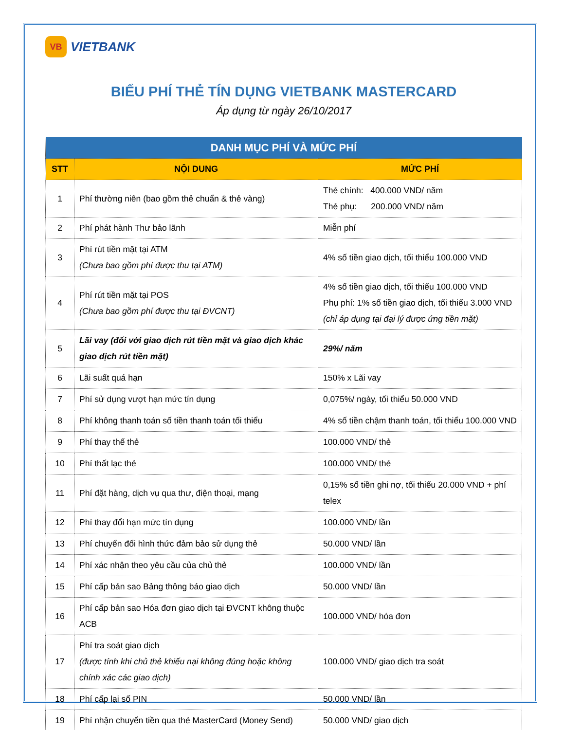VB
VIETBANK
BIỂU PHÍ THẺ TÍN DỤNG VIETBANK MASTERCARD
Áp dụng từ ngày 26/10/2017
| DANH MỤC PHÍ VÀ MỨC PHÍ | | |
| --- | --- | --- |
| STT | NỘI DUNG | MỨC PHÍ |
| 1 | Phí thường niên (bao gồm thẻ chuẩn & thẻ vàng) | Thẻ chính: 400.000 VND/ năm Thẻ phụ: 200.000 VND/ năm |
| 2 | Phí phát hành Thư bảo lãnh | Miễn phí |
| 3 | Phí rút tiền mặt tại ATM (Chưa bao gồm phí được thu tại ATM) | 4% số tiền giao dịch, tối thiểu 100.000 VND |
| 4 | Phí rút tiền mặt tại POS (Chưa bao gồm phí được thu tại ĐVCNT) | 4% số tiền giao dịch, tối thiểu 100.000 VND Phụ phí: 1% số tiền giao dịch, tối thiểu 3.000 VND (chỉ áp dụng tại đại lý được ứng tiền mặt) |
| 5 | Lãi vay (đối với giao dịch rút tiền mặt và giao dịch khác giao dịch rút tiền mặt) | 29%/ năm |
| 6 | Lãi suất quá hạn | 150% x Lãi vay |
| 7 | Phí sử dụng vượt hạn mức tín dụng | 0,075%/ ngày, tối thiểu 50.000 VND |
| 8 | Phí không thanh toán số tiền thanh toán tối thiểu | 4% số tiền chậm thanh toán, tối thiểu 100.000 VND |
| 9 | Phí thay thế thẻ | 100.000 VND/ thẻ |
| 10 | Phí thất lạc thẻ | 100.000 VND/ thẻ |
| 11 | Phí đặt hàng, dịch vụ qua thư, điện thoại, mạng | 0,15% số tiền ghi nợ, tối thiểu 20.000 VND + phí telex |
| 12 | Phí thay đổi hạn mức tín dụng | 100.000 VND/ lần |
| 13 | Phí chuyển đổi hình thức đảm bảo sử dụng thẻ | 50.000 VND/ lần |
| 14 | Phí xác nhận theo yêu cầu của chủ thẻ | 100.000 VND/ lần |
| 15 | Phí cấp bản sao Bảng thông báo giao dịch | 50.000 VND/ lần |
| 16 | Phí cấp bản sao Hóa đơn giao dịch tại ĐVCNT không thuộc ACB | 100.000 VND/ hóa đơn |
| 17 | Phí tra soát giao dịch (được tính khi chủ thẻ khiếu nại không đúng hoặc không chính xác các giao dịch) | 100.000 VND/ giao dịch tra soát |
| 18 | Phí cấp lại số PIN | 50.000 VND/ lần |
| 19 | Phí nhận chuyển tiền qua thẻ MasterCard (Money Send) | 50.000 VND/ giao dịch |